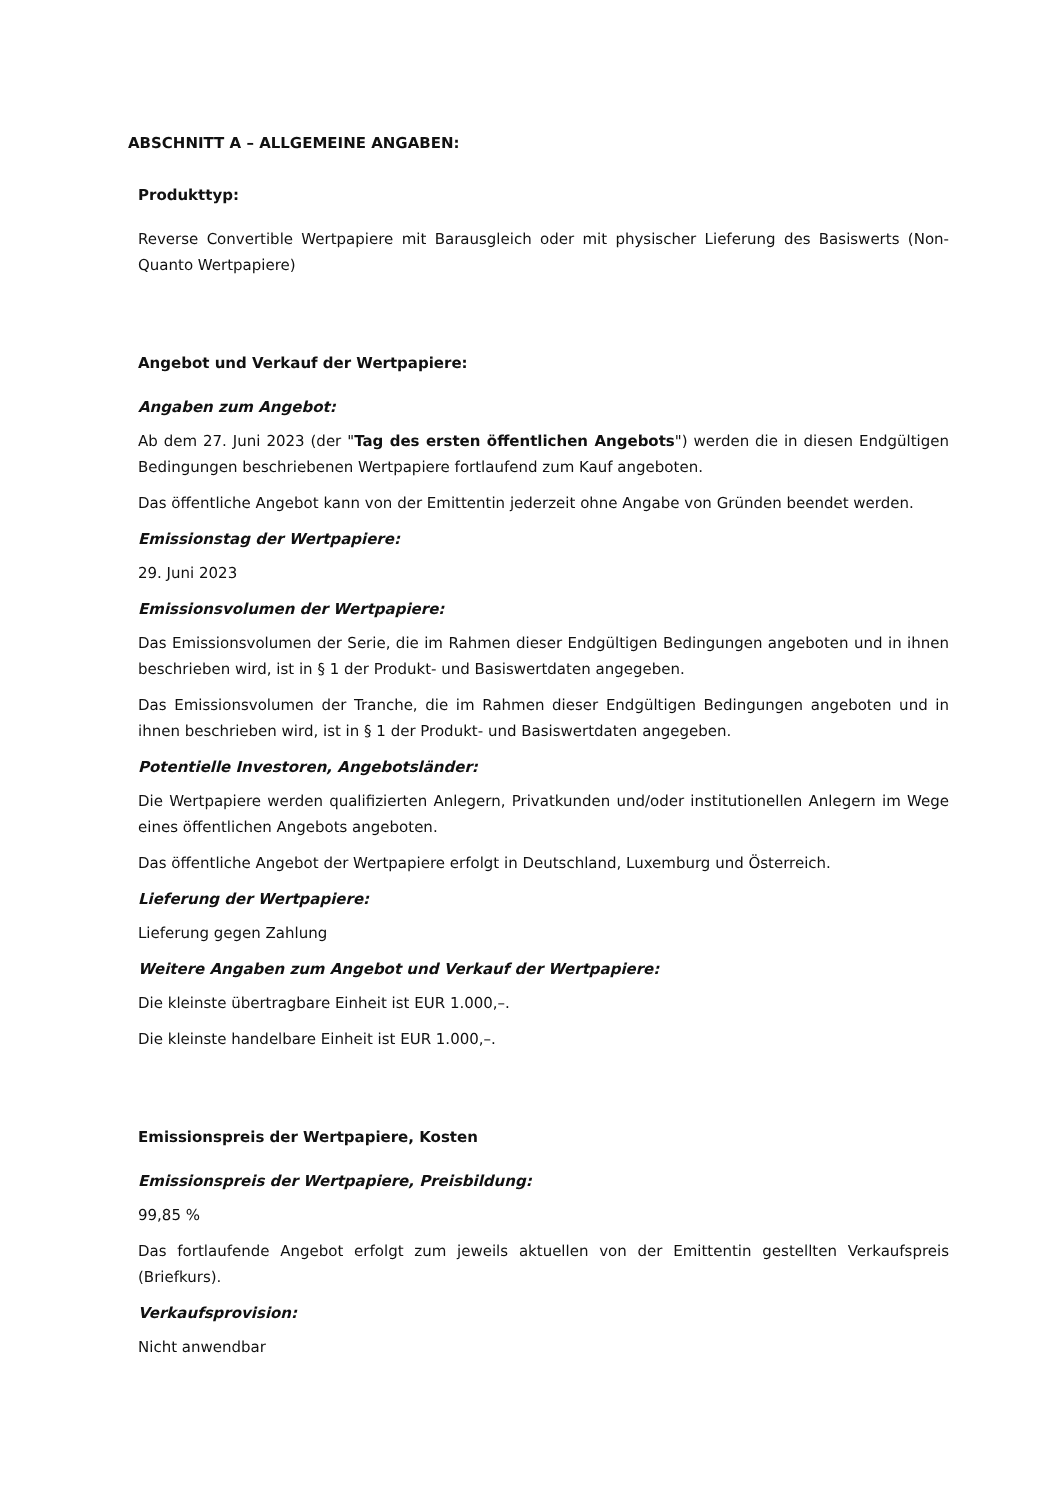ABSCHNITT A – ALLGEMEINE ANGABEN:
Produkttyp:
Reverse Convertible Wertpapiere mit Barausgleich oder mit physischer Lieferung des Basiswerts (Non-Quanto Wertpapiere)
Angebot und Verkauf der Wertpapiere:
Angaben zum Angebot:
Ab dem 27. Juni 2023 (der "Tag des ersten öffentlichen Angebots") werden die in diesen Endgültigen Bedingungen beschriebenen Wertpapiere fortlaufend zum Kauf angeboten.
Das öffentliche Angebot kann von der Emittentin jederzeit ohne Angabe von Gründen beendet werden.
Emissionstag der Wertpapiere:
29. Juni 2023
Emissionsvolumen der Wertpapiere:
Das Emissionsvolumen der Serie, die im Rahmen dieser Endgültigen Bedingungen angeboten und in ihnen beschrieben wird, ist in § 1 der Produkt- und Basiswertdaten angegeben.
Das Emissionsvolumen der Tranche, die im Rahmen dieser Endgültigen Bedingungen angeboten und in ihnen beschrieben wird, ist in § 1 der Produkt- und Basiswertdaten angegeben.
Potentielle Investoren, Angebotsländer:
Die Wertpapiere werden qualifizierten Anlegern, Privatkunden und/oder institutionellen Anlegern im Wege eines öffentlichen Angebots angeboten.
Das öffentliche Angebot der Wertpapiere erfolgt in Deutschland, Luxemburg und Österreich.
Lieferung der Wertpapiere:
Lieferung gegen Zahlung
Weitere Angaben zum Angebot und Verkauf der Wertpapiere:
Die kleinste übertragbare Einheit ist EUR 1.000,–.
Die kleinste handelbare Einheit ist EUR 1.000,–.
Emissionspreis der Wertpapiere, Kosten
Emissionspreis der Wertpapiere, Preisbildung:
99,85 %
Das fortlaufende Angebot erfolgt zum jeweils aktuellen von der Emittentin gestellten Verkaufspreis (Briefkurs).
Verkaufsprovision:
Nicht anwendbar